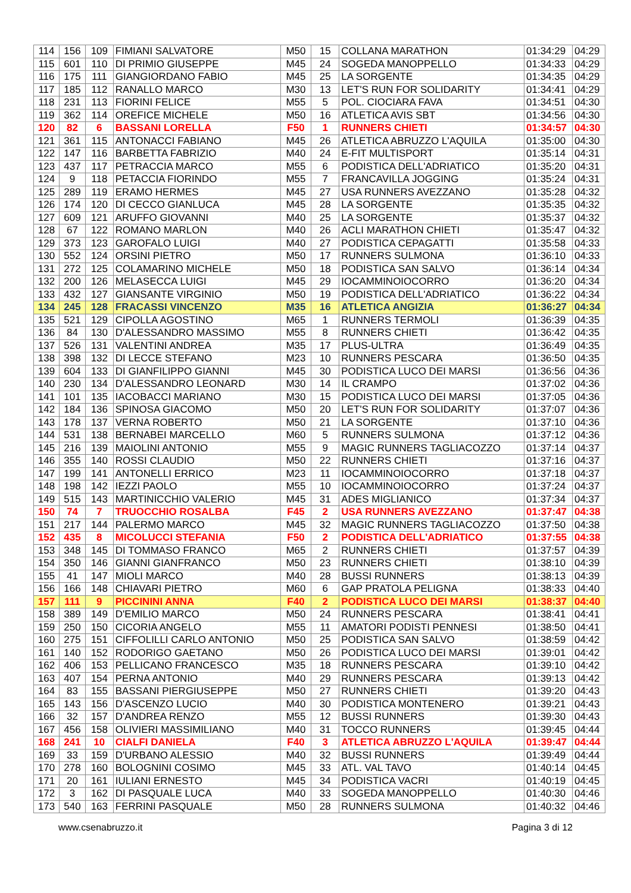| 114 | 156 | 109 | FIMIANI SALVATORE | M50 | 15 | COLLANA MARATHON | 01:34:29 | 04:29 |
| 115 | 601 | 110 | DI PRIMIO GIUSEPPE | M45 | 24 | SOGEDA MANOPPELLO | 01:34:33 | 04:29 |
| 116 | 175 | 111 | GIANGIORDANO FABIO | M45 | 25 | LA SORGENTE | 01:34:35 | 04:29 |
| 117 | 185 | 112 | RANALLO MARCO | M30 | 13 | LET'S RUN FOR SOLIDARITY | 01:34:41 | 04:29 |
| 118 | 231 | 113 | FIORINI FELICE | M55 | 5 | POL. CIOCIARA FAVA | 01:34:51 | 04:30 |
| 119 | 362 | 114 | OREFICE MICHELE | M50 | 16 | ATLETICA AVIS SBT | 01:34:56 | 04:30 |
| 120 | 82 | 6 | BASSANI LORELLA | F50 | 1 | RUNNERS CHIETI | 01:34:57 | 04:30 |
| 121 | 361 | 115 | ANTONACCI FABIANO | M45 | 26 | ATLETICA ABRUZZO L'AQUILA | 01:35:00 | 04:30 |
| 122 | 147 | 116 | BARBETTA FABRIZIO | M40 | 24 | E-FIT MULTISPORT | 01:35:14 | 04:31 |
| 123 | 437 | 117 | PETRACCIA MARCO | M55 | 6 | PODISTICA DELL'ADRIATICO | 01:35:20 | 04:31 |
| 124 | 9 | 118 | PETACCIA FIORINDO | M55 | 7 | FRANCAVILLA JOGGING | 01:35:24 | 04:31 |
| 125 | 289 | 119 | ERAMO HERMES | M45 | 27 | USA RUNNERS AVEZZANO | 01:35:28 | 04:32 |
| 126 | 174 | 120 | DI CECCO GIANLUCA | M45 | 28 | LA SORGENTE | 01:35:35 | 04:32 |
| 127 | 609 | 121 | ARUFFO GIOVANNI | M40 | 25 | LA SORGENTE | 01:35:37 | 04:32 |
| 128 | 67 | 122 | ROMANO MARLON | M40 | 26 | ACLI MARATHON CHIETI | 01:35:47 | 04:32 |
| 129 | 373 | 123 | GAROFALO LUIGI | M40 | 27 | PODISTICA CEPAGATTI | 01:35:58 | 04:33 |
| 130 | 552 | 124 | ORSINI PIETRO | M50 | 17 | RUNNERS SULMONA | 01:36:10 | 04:33 |
| 131 | 272 | 125 | COLAMARINO MICHELE | M50 | 18 | PODISTICA SAN SALVO | 01:36:14 | 04:34 |
| 132 | 200 | 126 | MELASECCA LUIGI | M45 | 29 | IOCAMMINOIOCORRO | 01:36:20 | 04:34 |
| 133 | 432 | 127 | GIANSANTE VIRGINIO | M50 | 19 | PODISTICA DELL'ADRIATICO | 01:36:22 | 04:34 |
| 134 | 245 | 128 | FRACASSI VINCENZO | M35 | 16 | ATLETICA ANGIZIA | 01:36:27 | 04:34 |
| 135 | 521 | 129 | CIPOLLA AGOSTINO | M65 | 1 | RUNNERS TERMOLI | 01:36:39 | 04:35 |
| 136 | 84 | 130 | D'ALESSANDRO MASSIMO | M55 | 8 | RUNNERS CHIETI | 01:36:42 | 04:35 |
| 137 | 526 | 131 | VALENTINI ANDREA | M35 | 17 | PLUS-ULTRA | 01:36:49 | 04:35 |
| 138 | 398 | 132 | DI LECCE STEFANO | M23 | 10 | RUNNERS PESCARA | 01:36:50 | 04:35 |
| 139 | 604 | 133 | DI GIANFILIPPO GIANNI | M45 | 30 | PODISTICA LUCO DEI MARSI | 01:36:56 | 04:36 |
| 140 | 230 | 134 | D'ALESSANDRO LEONARD | M30 | 14 | IL CRAMPO | 01:37:02 | 04:36 |
| 141 | 101 | 135 | IACOBACCI MARIANO | M30 | 15 | PODISTICA LUCO DEI MARSI | 01:37:05 | 04:36 |
| 142 | 184 | 136 | SPINOSA GIACOMO | M50 | 20 | LET'S RUN FOR SOLIDARITY | 01:37:07 | 04:36 |
| 143 | 178 | 137 | VERNA ROBERTO | M50 | 21 | LA SORGENTE | 01:37:10 | 04:36 |
| 144 | 531 | 138 | BERNABEI MARCELLO | M60 | 5 | RUNNERS SULMONA | 01:37:12 | 04:36 |
| 145 | 216 | 139 | MAIOLINI ANTONIO | M55 | 9 | MAGIC RUNNERS TAGLIACOZZO | 01:37:14 | 04:37 |
| 146 | 355 | 140 | ROSSI CLAUDIO | M50 | 22 | RUNNERS CHIETI | 01:37:16 | 04:37 |
| 147 | 199 | 141 | ANTONELLI ERRICO | M23 | 11 | IOCAMMINOIOCORRO | 01:37:18 | 04:37 |
| 148 | 198 | 142 | IEZZI PAOLO | M55 | 10 | IOCAMMINOIOCORRO | 01:37:24 | 04:37 |
| 149 | 515 | 143 | MARTINICCHIO VALERIO | M45 | 31 | ADES MIGLIANICO | 01:37:34 | 04:37 |
| 150 | 74 | 7 | TRUOCCHIO ROSALBA | F45 | 2 | USA RUNNERS AVEZZANO | 01:37:47 | 04:38 |
| 151 | 217 | 144 | PALERMO MARCO | M45 | 32 | MAGIC RUNNERS TAGLIACOZZO | 01:37:50 | 04:38 |
| 152 | 435 | 8 | MICOLUCCI STEFANIA | F50 | 2 | PODISTICA DELL'ADRIATICO | 01:37:55 | 04:38 |
| 153 | 348 | 145 | DI TOMMASO FRANCO | M65 | 2 | RUNNERS CHIETI | 01:37:57 | 04:39 |
| 154 | 350 | 146 | GIANNI GIANFRANCO | M50 | 23 | RUNNERS CHIETI | 01:38:10 | 04:39 |
| 155 | 41 | 147 | MIOLI MARCO | M40 | 28 | BUSSI RUNNERS | 01:38:13 | 04:39 |
| 156 | 166 | 148 | CHIAVARI PIETRO | M60 | 6 | GAP PRATOLA PELIGNA | 01:38:33 | 04:40 |
| 157 | 111 | 9 | PICCININI ANNA | F40 | 2 | PODISTICA LUCO DEI MARSI | 01:38:37 | 04:40 |
| 158 | 389 | 149 | D'EMILIO MARCO | M50 | 24 | RUNNERS PESCARA | 01:38:41 | 04:41 |
| 159 | 250 | 150 | CICORIA ANGELO | M55 | 11 | AMATORI PODISTI PENNESI | 01:38:50 | 04:41 |
| 160 | 275 | 151 | CIFFOLILLI CARLO ANTONIO | M50 | 25 | PODISTICA SAN SALVO | 01:38:59 | 04:42 |
| 161 | 140 | 152 | RODORIGO GAETANO | M50 | 26 | PODISTICA LUCO DEI MARSI | 01:39:01 | 04:42 |
| 162 | 406 | 153 | PELLICANO FRANCESCO | M35 | 18 | RUNNERS PESCARA | 01:39:10 | 04:42 |
| 163 | 407 | 154 | PERNA ANTONIO | M40 | 29 | RUNNERS PESCARA | 01:39:13 | 04:42 |
| 164 | 83 | 155 | BASSANI PIERGIUSEPPE | M50 | 27 | RUNNERS CHIETI | 01:39:20 | 04:43 |
| 165 | 143 | 156 | D'ASCENZO LUCIO | M40 | 30 | PODISTICA MONTENERO | 01:39:21 | 04:43 |
| 166 | 32 | 157 | D'ANDREA RENZO | M55 | 12 | BUSSI RUNNERS | 01:39:30 | 04:43 |
| 167 | 456 | 158 | OLIVIERI MASSIMILIANO | M40 | 31 | TOCCO RUNNERS | 01:39:45 | 04:44 |
| 168 | 241 | 10 | CIALFI DANIELA | F40 | 3 | ATLETICA ABRUZZO L'AQUILA | 01:39:47 | 04:44 |
| 169 | 33 | 159 | D'URBANO ALESSIO | M40 | 32 | BUSSI RUNNERS | 01:39:49 | 04:44 |
| 170 | 278 | 160 | BOLOGNINI COSIMO | M45 | 33 | ATL. VAL TAVO | 01:40:14 | 04:45 |
| 171 | 20 | 161 | IULIANI ERNESTO | M45 | 34 | PODISTICA VACRI | 01:40:19 | 04:45 |
| 172 | 3 | 162 | DI PASQUALE LUCA | M40 | 33 | SOGEDA MANOPPELLO | 01:40:30 | 04:46 |
| 173 | 540 | 163 | FERRINI PASQUALE | M50 | 28 | RUNNERS SULMONA | 01:40:32 | 04:46 |
www.csenabruzzo.it Pagina 3 di 12